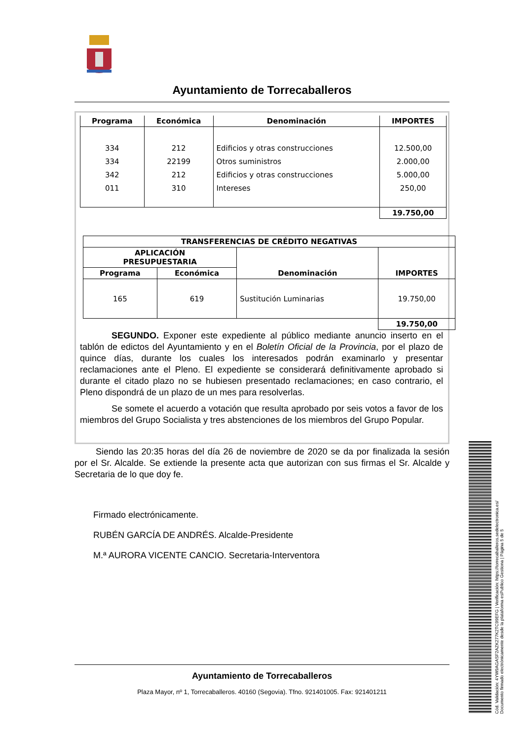Ayuntamiento de Torrecaballeros
| Programa | Económica | Denominación | IMPORTES |
| --- | --- | --- | --- |
| 334 334 342 011 | 212 22199 212 310 | Edificios y otras construcciones Otros suministros Edificios y otras construcciones Intereses | 12.500,00 2.000,00 5.000,00 250,00 |
| | | | 19.750,00 |
| TRANSFERENCIAS DE CRÉDITO NEGATIVAS | | | |
| --- | --- | --- | --- |
| APLICACIÓN PRESUPUESTARIA | | Denominación | IMPORTES |
| Programa | Económica | | |
| 165 | 619 | Sustitución Luminarias | 19.750,00 |
| | | | 19.750,00 |
SEGUNDO. Exponer este expediente al público mediante anuncio inserto en el tablón de edictos del Ayuntamiento y en el Boletín Oficial de la Provincia, por el plazo de quince días, durante los cuales los interesados podrán examinarlo y presentar reclamaciones ante el Pleno. El expediente se considerará definitivamente aprobado si durante el citado plazo no se hubiesen presentado reclamaciones; en caso contrario, el Pleno dispondrá de un plazo de un mes para resolverlas.
Se somete el acuerdo a votación que resulta aprobado por seis votos a favor de los miembros del Grupo Socialista y tres abstenciones de los miembros del Grupo Popular.
Siendo las 20:35 horas del día 26 de noviembre de 2020 se da por finalizada la sesión por el Sr. Alcalde. Se extiende la presente acta que autorizan con sus firmas el Sr. Alcalde y Secretaria de lo que doy fe.
Firmado electrónicamente.
RUBÉN GARCÍA DE ANDRÉS. Alcalde-Presidente
M.ª AURORA VICENTE CANCIO. Secretaria-Interventora
Ayuntamiento de Torrecaballeros
Plaza Mayor, nº 1, Torrecaballeros. 40160 (Segovia). Tfno. 921401005. Fax: 921401211
Cód. Validación: 4YW9AGASF2AZK277K2TC99EFG | Verificación: https://torrecaballeros.sedelectronica.es/
Documento firmado electrónicamente desde la plataforma esPublico Gestiona | Página 5 de 5